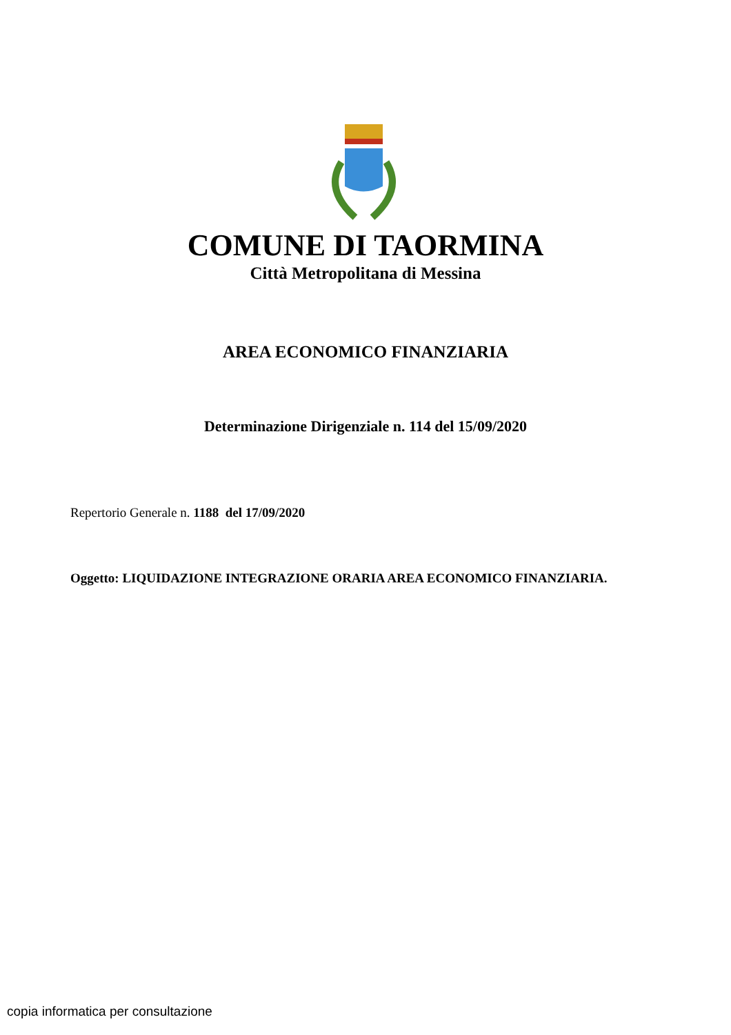COMUNE DI TAORMINA
Città Metropolitana di Messina
AREA ECONOMICO FINANZIARIA
Determinazione Dirigenziale n. 114 del 15/09/2020
Repertorio Generale n. 1188 del 17/09/2020
Oggetto: LIQUIDAZIONE INTEGRAZIONE ORARIA AREA ECONOMICO FINANZIARIA.
copia informatica per consultazione